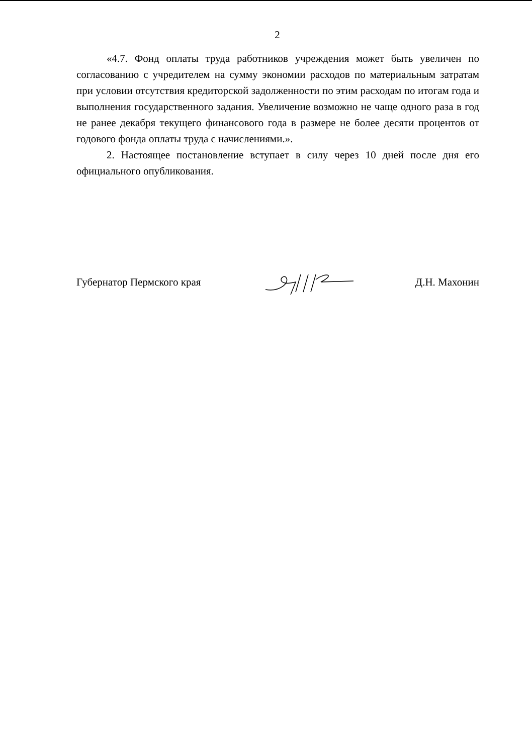2
«4.7. Фонд оплаты труда работников учреждения может быть увеличен по согласованию с учредителем на сумму экономии расходов по материальным затратам при условии отсутствия кредиторской задолженности по этим расходам по итогам года и выполнения государственного задания. Увеличение возможно не чаще одного раза в год не ранее декабря текущего финансового года в размере не более десяти процентов от годового фонда оплаты труда с начислениями.».
2. Настоящее постановление вступает в силу через 10 дней после дня его официального опубликования.
Губернатор Пермского края Д.Н. Махонин